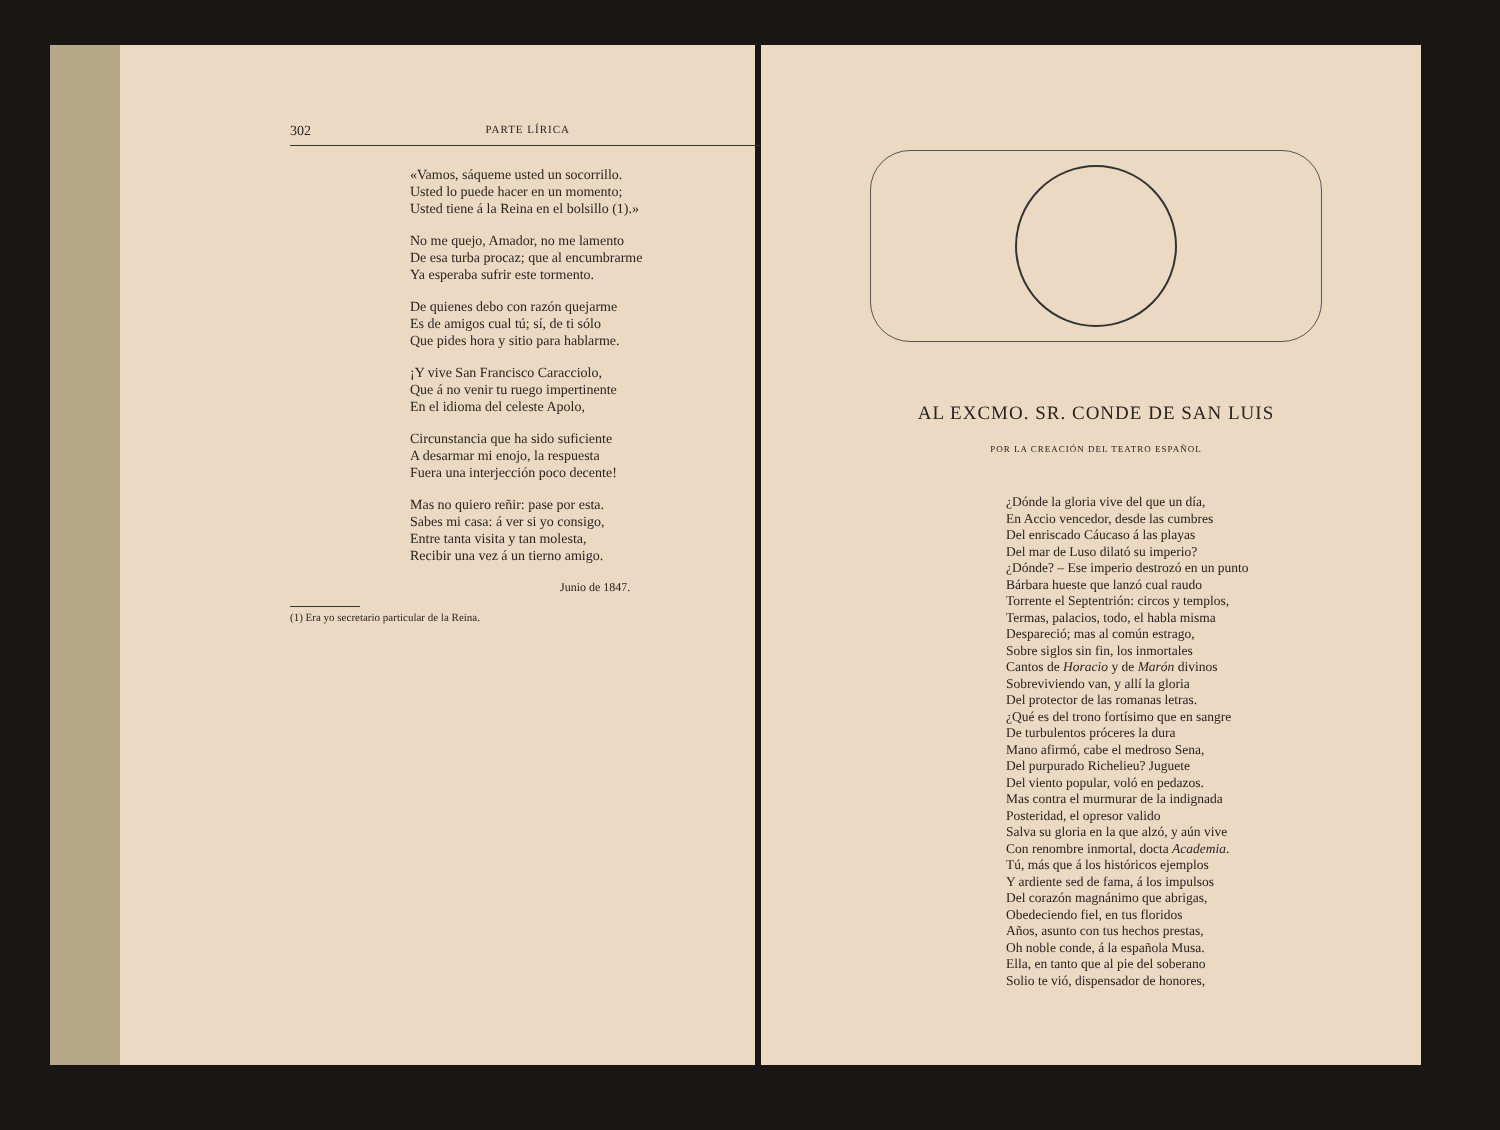302 PARTE LÍRICA
«Vamos, sáqueme usted un socorrillo.
Usted lo puede hacer en un momento;
Usted tiene á la Reina en el bolsillo (1).»
No me quejo, Amador, no me lamento
De esa turba procaz; que al encumbrarme
Ya esperaba sufrir este tormento.
De quienes debo con razón quejarme
Es de amigos cual tú; sí, de ti sólo
Que pides hora y sitio para hablarme.
¡Y vive San Francisco Caracciolo,
Que á no venir tu ruego impertinente
En el idioma del celeste Apolo,
Circunstancia que ha sido suficiente
A desarmar mi enojo, la respuesta
Fuera una interjección poco decente!
Mas no quiero reñir: pase por esta.
Sabes mi casa: á ver si yo consigo,
Entre tanta visita y tan molesta,
Recibir una vez á un tierno amigo.
Junio de 1847.
(1) Era yo secretario particular de la Reina.
AL EXCMO. SR. CONDE DE SAN LUIS
POR LA CREACIÓN DEL TEATRO ESPAÑOL
¿Dónde la gloria vive del que un día,
En Accio vencedor, desde las cumbres
Del enriscado Cáucaso á las playas
Del mar de Luso dilató su imperio?
¿Dónde? – Ese imperio destrozó en un punto
Bárbara hueste que lanzó cual raudo
Torrente el Septentrión: circos y templos,
Termas, palacios, todo, el habla misma
Despareció; mas al común estrago,
Sobre siglos sin fin, los inmortales
Cantos de Horacio y de Marón divinos
Sobreviviendo van, y allí la gloria
Del protector de las romanas letras.
¿Qué es del trono fortísimo que en sangre
De turbulentos próceres la dura
Mano afirmó, cabe el medroso Sena,
Del purpurado Richelieu? Juguete
Del viento popular, voló en pedazos.
Mas contra el murmurar de la indignada
Posteridad, el opresor valido
Salva su gloria en la que alzó, y aún vive
Con renombre inmortal, docta Academia.
Tú, más que á los históricos ejemplos
Y ardiente sed de fama, á los impulsos
Del corazón magnánimo que abrigas,
Obedeciendo fiel, en tus floridos
Años, asunto con tus hechos prestas,
Oh noble conde, á la española Musa.
Ella, en tanto que al pie del soberano
Solio te vió, dispensador de honores,